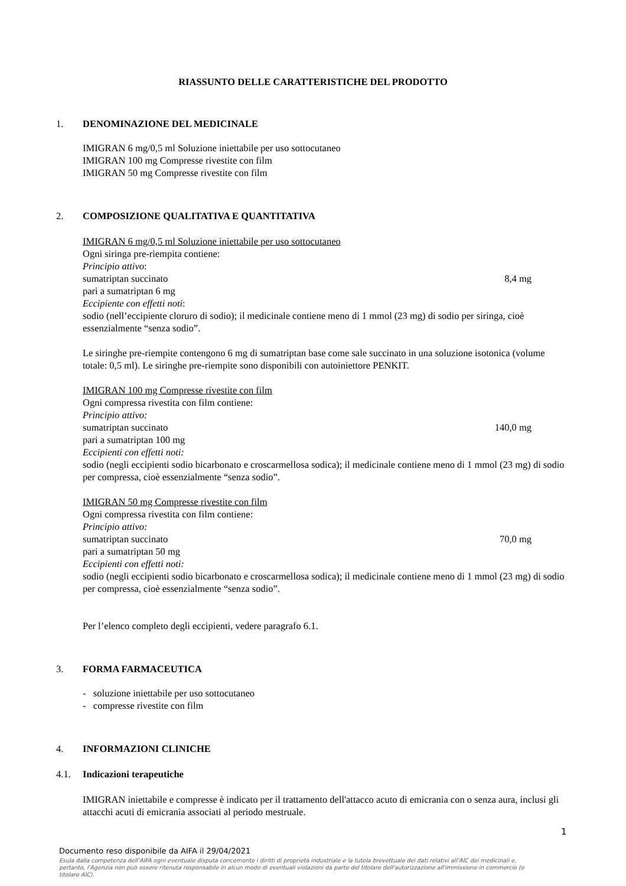RIASSUNTO DELLE CARATTERISTICHE DEL PRODOTTO
1. DENOMINAZIONE DEL MEDICINALE
IMIGRAN 6 mg/0,5 ml Soluzione iniettabile per uso sottocutaneo
IMIGRAN 100 mg Compresse rivestite con film
IMIGRAN 50 mg Compresse rivestite con film
2. COMPOSIZIONE QUALITATIVA E QUANTITATIVA
IMIGRAN 6 mg/0,5 ml Soluzione iniettabile per uso sottocutaneo
Ogni siringa pre-riempita contiene:
Principio attivo:
sumatriptan succinato 8,4 mg
pari a sumatriptan 6 mg
Eccipiente con effetti noti:
sodio (nell’eccipiente cloruro di sodio); il medicinale contiene meno di 1 mmol (23 mg) di sodio per siringa, cioè essenzialmente “senza sodio”.
Le siringhe pre-riempite contengono 6 mg di sumatriptan base come sale succinato in una soluzione isotonica (volume totale: 0,5 ml). Le siringhe pre-riempite sono disponibili con autoiniettore PENKIT.
IMIGRAN 100 mg Compresse rivestite con film
Ogni compressa rivestita con film contiene:
Principio attivo:
sumatriptan succinato 140,0 mg
pari a sumatriptan 100 mg
Eccipienti con effetti noti:
sodio (negli eccipienti sodio bicarbonato e croscarmellosa sodica); il medicinale contiene meno di 1 mmol (23 mg) di sodio per compressa, cioè essenzialmente “senza sodio”.
IMIGRAN 50 mg Compresse rivestite con film
Ogni compressa rivestita con film contiene:
Principio attivo:
sumatriptan succinato 70,0 mg
pari a sumatriptan 50 mg
Eccipienti con effetti noti:
sodio (negli eccipienti sodio bicarbonato e croscarmellosa sodica); il medicinale contiene meno di 1 mmol (23 mg) di sodio per compressa, cioè essenzialmente “senza sodio”.
Per l’elenco completo degli eccipienti, vedere paragrafo 6.1.
3. FORMA FARMACEUTICA
- soluzione iniettabile per uso sottocutaneo
- compresse rivestite con film
4. INFORMAZIONI CLINICHE
4.1. Indicazioni terapeutiche
IMIGRAN iniettabile e compresse è indicato per il trattamento dell'attacco acuto di emicrania con o senza aura, inclusi gli attacchi acuti di emicrania associati al periodo mestruale.
1
Documento reso disponibile da AIFA il 29/04/2021
Esula dalla competenza dell’AIFA ogni eventuale disputa concernente i diritti di proprietà industriale e la tutela brevettuale dei dati relativi all’AIC dei medicinali e, pertanto, l’Agenzia non può essere ritenuta responsabile in alcun modo di eventuali violazioni da parte del titolare dell'autorizzazione all'immissione in commercio (o titolare AIC).